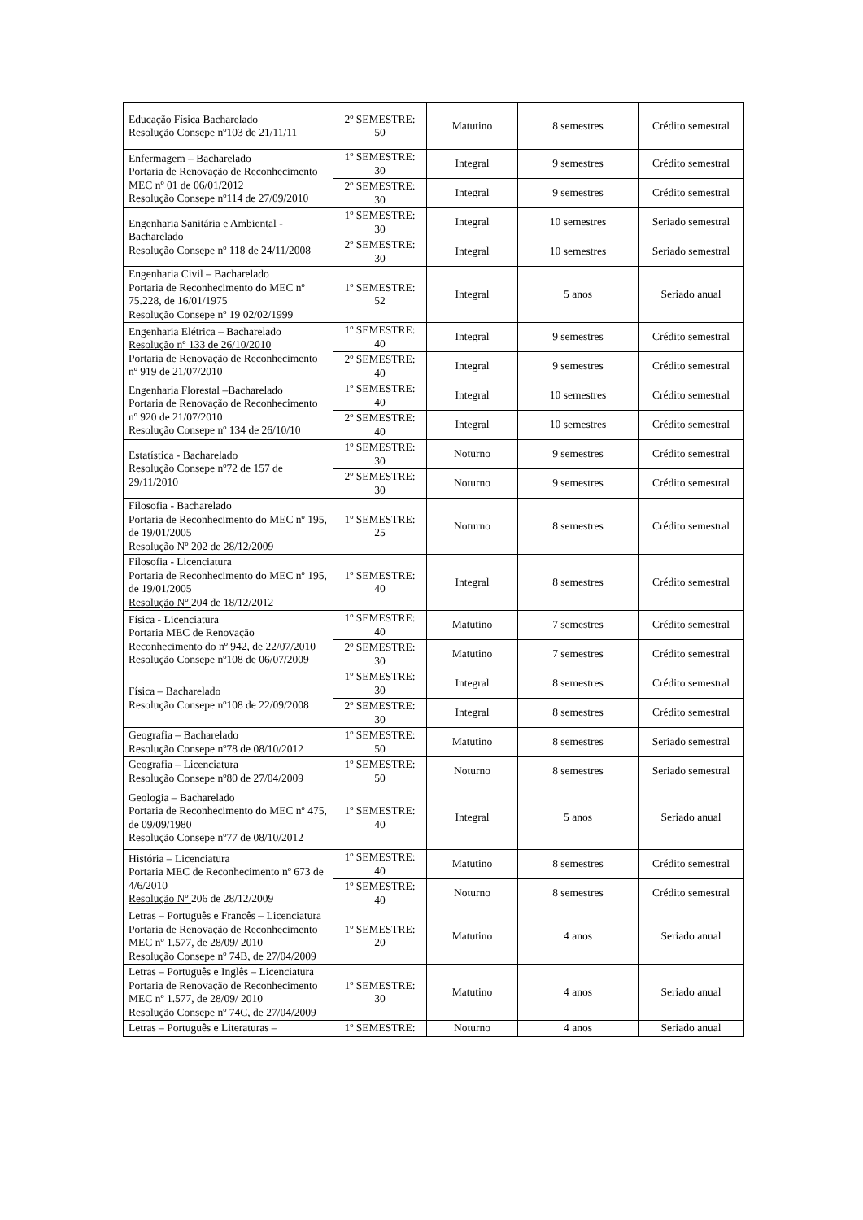| Educação Física Bacharelado Resolução Consepe nº103 de 21/11/11 | 2º SEMESTRE: 50 | Matutino | 8 semestres | Crédito semestral |
| Enfermagem – Bacharelado Portaria de Renovação de Reconhecimento MEC nº 01 de 06/01/2012 Resolução Consepe nº114 de 27/09/2010 | 1º SEMESTRE: 30 | Integral | 9 semestres | Crédito semestral |
| | 2º SEMESTRE: 30 | Integral | 9 semestres | Crédito semestral |
| Engenharia Sanitária e Ambiental - Bacharelado Resolução Consepe nº 118 de 24/11/2008 | 1º SEMESTRE: 30 | Integral | 10 semestres | Seriado semestral |
| | 2º SEMESTRE: 30 | Integral | 10 semestres | Seriado semestral |
| Engenharia Civil – Bacharelado Portaria de Reconhecimento do MEC nº 75.228, de 16/01/1975 Resolução Consepe nº 19 02/02/1999 | 1º SEMESTRE: 52 | Integral | 5 anos | Seriado anual |
| Engenharia Elétrica – Bacharelado Resolução nº 133 de 26/10/2010 Portaria de Renovação de Reconhecimento nº 919 de 21/07/2010 | 1º SEMESTRE: 40 | Integral | 9 semestres | Crédito semestral |
| | 2º SEMESTRE: 40 | Integral | 9 semestres | Crédito semestral |
| Engenharia Florestal –Bacharelado Portaria de Renovação de Reconhecimento nº 920 de 21/07/2010 Resolução Consepe nº 134 de 26/10/10 | 1º SEMESTRE: 40 | Integral | 10 semestres | Crédito semestral |
| | 2º SEMESTRE: 40 | Integral | 10 semestres | Crédito semestral |
| Estatística - Bacharelado Resolução Consepe nº72 de 157 de 29/11/2010 | 1º SEMESTRE: 30 | Noturno | 9 semestres | Crédito semestral |
| | 2º SEMESTRE: 30 | Noturno | 9 semestres | Crédito semestral |
| Filosofia - Bacharelado Portaria de Reconhecimento do MEC nº 195, de 19/01/2005 Resolução Nº 202 de 28/12/2009 | 1º SEMESTRE: 25 | Noturno | 8 semestres | Crédito semestral |
| Filosofia - Licenciatura Portaria de Reconhecimento do MEC nº 195, de 19/01/2005 Resolução Nº 204 de 18/12/2012 | 1º SEMESTRE: 40 | Integral | 8 semestres | Crédito semestral |
| Física - Licenciatura Portaria MEC de Renovação Reconhecimento do nº 942, de 22/07/2010 Resolução Consepe nº108 de 06/07/2009 | 1º SEMESTRE: 40 | Matutino | 7 semestres | Crédito semestral |
| | 2º SEMESTRE: 30 | Matutino | 7 semestres | Crédito semestral |
| Física – Bacharelado Resolução Consepe nº108 de 22/09/2008 | 1º SEMESTRE: 30 | Integral | 8 semestres | Crédito semestral |
| | 2º SEMESTRE: 30 | Integral | 8 semestres | Crédito semestral |
| Geografia – Bacharelado Resolução Consepe nº78 de 08/10/2012 | 1º SEMESTRE: 50 | Matutino | 8 semestres | Seriado semestral |
| Geografia – Licenciatura Resolução Consepe nº80 de 27/04/2009 | 1º SEMESTRE: 50 | Noturno | 8 semestres | Seriado semestral |
| Geologia – Bacharelado Portaria de Reconhecimento do MEC nº 475, de 09/09/1980 Resolução Consepe nº77 de 08/10/2012 | 1º SEMESTRE: 40 | Integral | 5 anos | Seriado anual |
| História – Licenciatura Portaria MEC de Reconhecimento nº 673 de 4/6/2010 Resolução Nº 206 de 28/12/2009 | 1º SEMESTRE: 40 | Matutino | 8 semestres | Crédito semestral |
| | 1º SEMESTRE: 40 | Noturno | 8 semestres | Crédito semestral |
| Letras – Português e Francês – Licenciatura Portaria de Renovação de Reconhecimento MEC nº 1.577, de 28/09/ 2010 Resolução Consepe nº 74B, de 27/04/2009 | 1º SEMESTRE: 20 | Matutino | 4 anos | Seriado anual |
| Letras – Português e Inglês – Licenciatura Portaria de Renovação de Reconhecimento MEC nº 1.577, de 28/09/ 2010 Resolução Consepe nº 74C, de 27/04/2009 | 1º SEMESTRE: 30 | Matutino | 4 anos | Seriado anual |
| Letras – Português e Literaturas – | 1º SEMESTRE: | Noturno | 4 anos | Seriado anual |